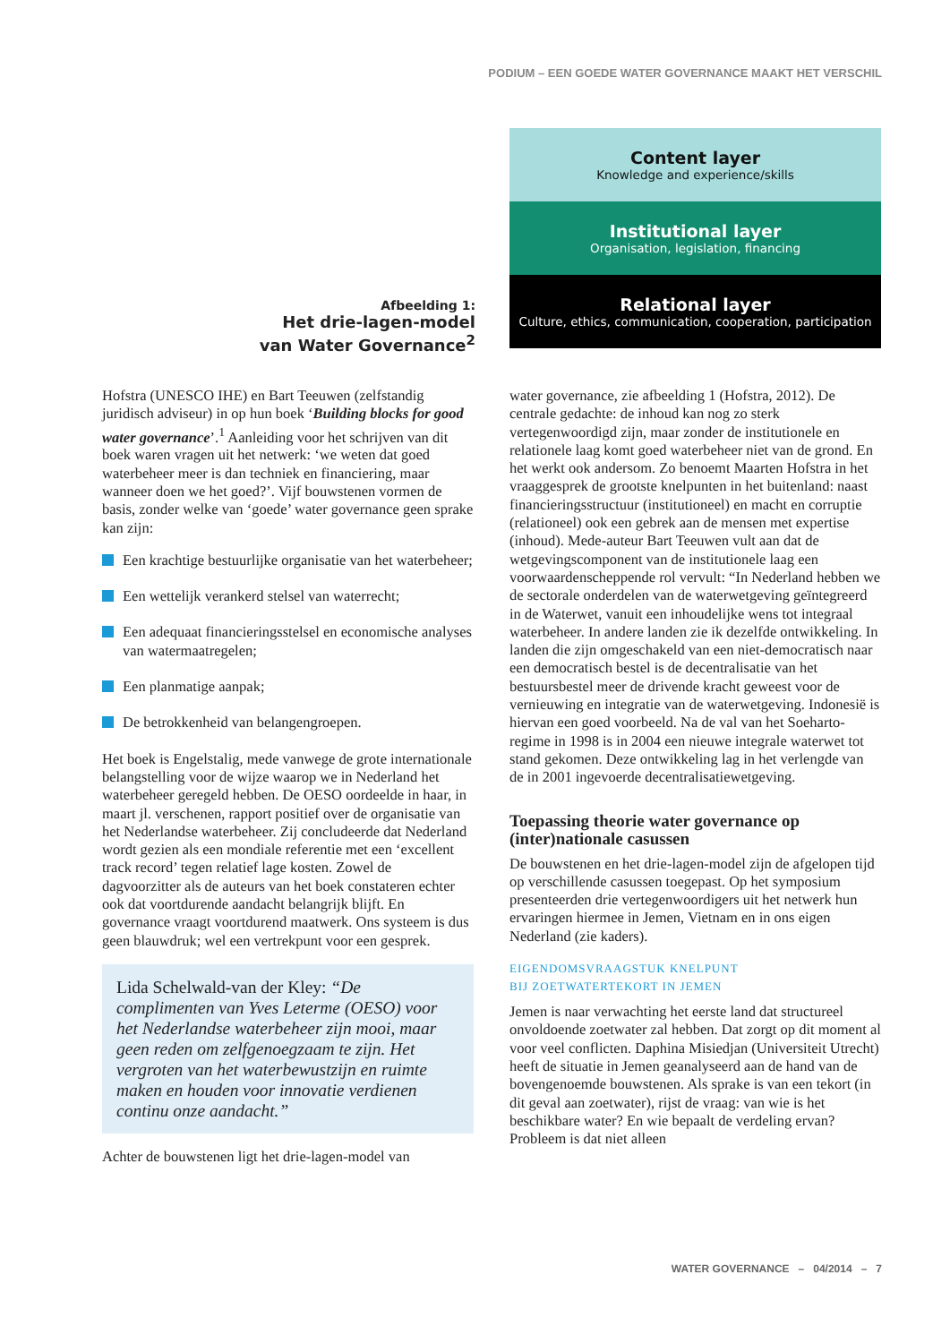PODIUM – EEN GOEDE WATER GOVERNANCE MAAKT HET VERSCHIL
Afbeelding 1:
Het drie-lagen-model
van Water Governance<sup>2</sup>
Content layer
Knowledge and experience/skills
Institutional layer
Organisation, legislation, financing
Relational layer
Culture, ethics, communication, cooperation, participation
Hofstra (UNESCO IHE) en Bart Teeuwen (zelfstandig juridisch adviseur) in op hun boek ‘Building blocks for good water governance’.<sup>1</sup> Aanleiding voor het schrijven van dit boek waren vragen uit het netwerk: ‘we weten dat goed waterbeheer meer is dan techniek en financiering, maar wanneer doen we het goed?’. Vijf bouwstenen vormen de basis, zonder welke van ‘goede’ water governance geen sprake kan zijn:
Een krachtige bestuurlijke organisatie van het waterbeheer;
Een wettelijk verankerd stelsel van waterrecht;
Een adequaat financieringsstelsel en economische analyses van watermaatregelen;
Een planmatige aanpak;
De betrokkenheid van belangengroepen.
Het boek is Engelstalig, mede vanwege de grote internationale belangstelling voor de wijze waarop we in Nederland het waterbeheer geregeld hebben. De OESO oordeelde in haar, in maart jl. verschenen, rapport positief over de organisatie van het Nederlandse waterbeheer. Zij concludeerde dat Nederland wordt gezien als een mondiale referentie met een ‘excellent track record’ tegen relatief lage kosten. Zowel de dagvoorzitter als de auteurs van het boek constateren echter ook dat voortdurende aandacht belangrijk blijft. En governance vraagt voortdurend maatwerk. Ons systeem is dus geen blauwdruk; wel een vertrekpunt voor een gesprek.
Lida Schelwald-van der Kley: “De complimenten van Yves Leterme (OESO) voor het Nederlandse waterbeheer zijn mooi, maar geen reden om zelfgenoegzaam te zijn. Het vergroten van het waterbewustzijn en ruimte maken en houden voor innovatie verdienen continu onze aandacht.”
Achter de bouwstenen ligt het drie-lagen-model van
water governance, zie afbeelding 1 (Hofstra, 2012). De centrale gedachte: de inhoud kan nog zo sterk vertegenwoordigd zijn, maar zonder de institutionele en relationele laag komt goed waterbeheer niet van de grond. En het werkt ook andersom. Zo benoemt Maarten Hofstra in het vraaggesprek de grootste knelpunten in het buitenland: naast financieringsstructuur (institutioneel) en macht en corruptie (relationeel) ook een gebrek aan de mensen met expertise (inhoud). Mede-auteur Bart Teeuwen vult aan dat de wetgevingscomponent van de institutionele laag een voorwaardenscheppende rol vervult: “In Nederland hebben we de sectorale onderdelen van de waterwetgeving geïntegreerd in de Waterwet, vanuit een inhoudelijke wens tot integraal waterbeheer. In andere landen zie ik dezelfde ontwikkeling. In landen die zijn omgeschakeld van een niet-democratisch naar een democratisch bestel is de decentralisatie van het bestuursbestel meer de drivende kracht geweest voor de vernieuwing en integratie van de waterwetgeving. Indonesië is hiervan een goed voorbeeld. Na de val van het Soeharto-regime in 1998 is in 2004 een nieuwe integrale waterwet tot stand gekomen. Deze ontwikkeling lag in het verlengde van de in 2001 ingevoerde decentralisatiewetgeving.
Toepassing theorie water governance op (inter)nationale casussen
De bouwstenen en het drie-lagen-model zijn de afgelopen tijd op verschillende casussen toegepast. Op het symposium presenteerden drie vertegenwoordigers uit het netwerk hun ervaringen hiermee in Jemen, Vietnam en in ons eigen Nederland (zie kaders).
EIGENDOMSVRAAGSTUK KNELPUNT
BIJ ZOETWATERTEKORT IN JEMEN
Jemen is naar verwachting het eerste land dat structureel onvoldoende zoetwater zal hebben. Dat zorgt op dit moment al voor veel conflicten. Daphina Misiedjan (Universiteit Utrecht) heeft de situatie in Jemen geanalyseerd aan de hand van de bovengenoemde bouwstenen. Als sprake is van een tekort (in dit geval aan zoetwater), rijst de vraag: van wie is het beschikbare water? En wie bepaalt de verdeling ervan? Probleem is dat niet alleen
WATER GOVERNANCE – 04/2014 – 7